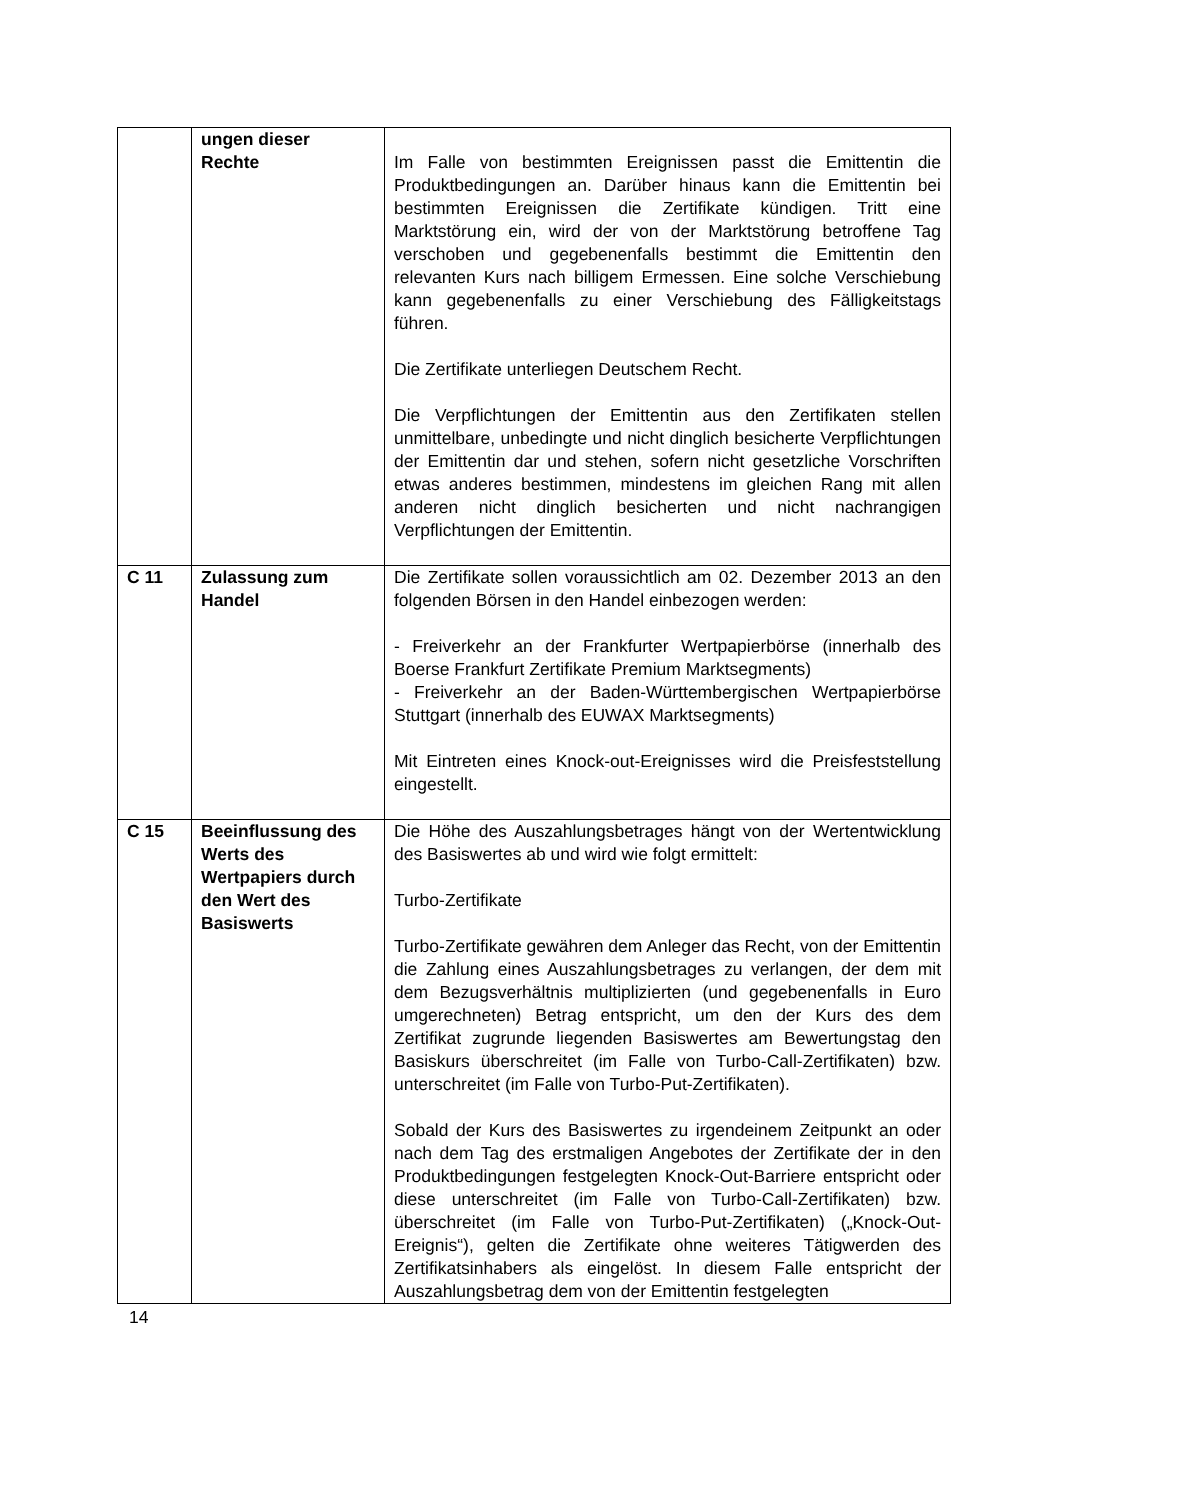| | ungen dieser Rechte | Im Falle von bestimmten Ereignissen passt die Emittentin die Produktbedingungen an. Darüber hinaus kann die Emittentin bei bestimmten Ereignissen die Zertifikate kündigen. Tritt eine Marktstörung ein, wird der von der Marktstörung betroffene Tag verschoben und gegebenenfalls bestimmt die Emittentin den relevanten Kurs nach billigem Ermessen. Eine solche Verschiebung kann gegebenenfalls zu einer Verschiebung des Fälligkeitstags führen. Die Zertifikate unterliegen Deutschem Recht. Die Verpflichtungen der Emittentin aus den Zertifikaten stellen unmittelbare, unbedingte und nicht dinglich besicherte Verpflichtungen der Emittentin dar und stehen, sofern nicht gesetzliche Vorschriften etwas anderes bestimmen, mindestens im gleichen Rang mit allen anderen nicht dinglich besicherten und nicht nachrangigen Verpflichtungen der Emittentin. |
| C 11 | Zulassung zum Handel | Die Zertifikate sollen voraussichtlich am 02. Dezember 2013 an den folgenden Börsen in den Handel einbezogen werden: - Freiverkehr an der Frankfurter Wertpapierbörse (innerhalb des Boerse Frankfurt Zertifikate Premium Marktsegments) - Freiverkehr an der Baden-Württembergischen Wertpapierbörse Stuttgart (innerhalb des EUWAX Marktsegments) Mit Eintreten eines Knock-out-Ereignisses wird die Preisfeststellung eingestellt. |
| C 15 | Beeinflussung des Werts des Wertpapiers durch den Wert des Basiswerts | Die Höhe des Auszahlungsbetrages hängt von der Wertentwicklung des Basiswertes ab und wird wie folgt ermittelt: Turbo-Zertifikate Turbo-Zertifikate gewähren dem Anleger das Recht, von der Emittentin die Zahlung eines Auszahlungsbetrages zu verlangen, der dem mit dem Bezugsverhältnis multiplizierten (und gegebenenfalls in Euro umgerechneten) Betrag entspricht, um den der Kurs des dem Zertifikat zugrunde liegenden Basiswertes am Bewertungstag den Basiskurs überschreitet (im Falle von Turbo-Call-Zertifikaten) bzw. unterschreitet (im Falle von Turbo-Put-Zertifikaten). Sobald der Kurs des Basiswertes zu irgendeinem Zeitpunkt an oder nach dem Tag des erstmaligen Angebotes der Zertifikate der in den Produktbedingungen festgelegten Knock-Out-Barriere entspricht oder diese unterschreitet (im Falle von Turbo-Call-Zertifikaten) bzw. überschreitet (im Falle von Turbo-Put-Zertifikaten) („Knock-Out-Ereignis“), gelten die Zertifikate ohne weiteres Tätigwerden des Zertifikatsinhabers als eingelöst. In diesem Falle entspricht der Auszahlungsbetrag dem von der Emittentin festgelegten |
14